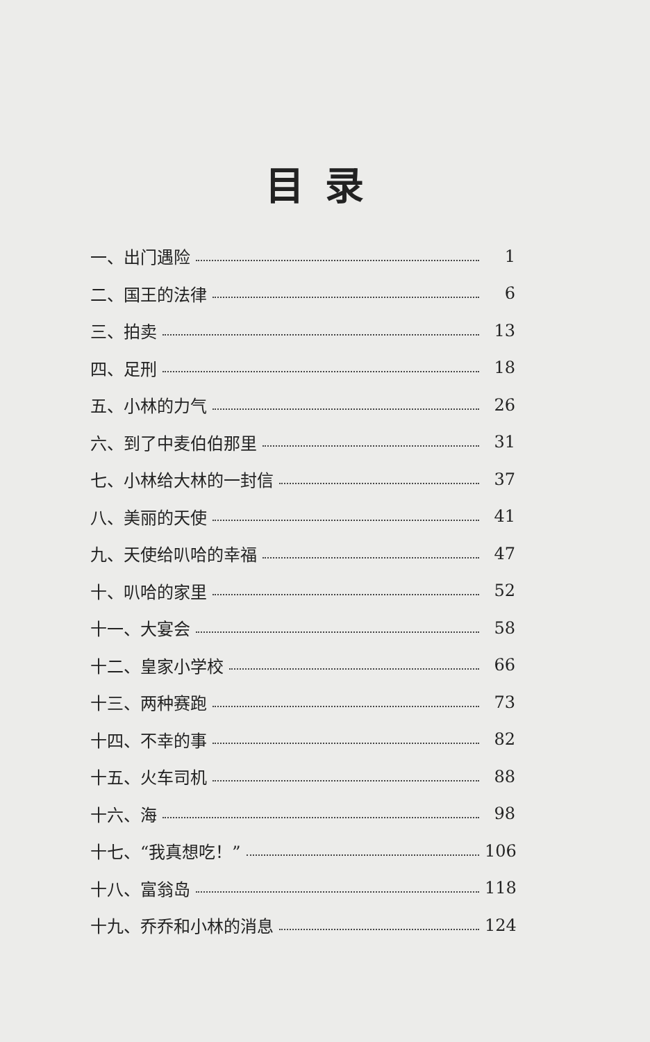目录
一、出门遇险 1
二、国王的法律 6
三、拍卖 13
四、足刑 18
五、小林的力气 26
六、到了中麦伯伯那里 31
七、小林给大林的一封信 37
八、美丽的天使 41
九、天使给叭哈的幸福 47
十、叭哈的家里 52
十一、大宴会 58
十二、皇家小学校 66
十三、两种赛跑 73
十四、不幸的事 82
十五、火车司机 88
十六、海 98
十七、“我真想吃！” 106
十八、富翁岛 118
十九、乔乔和小林的消息 124